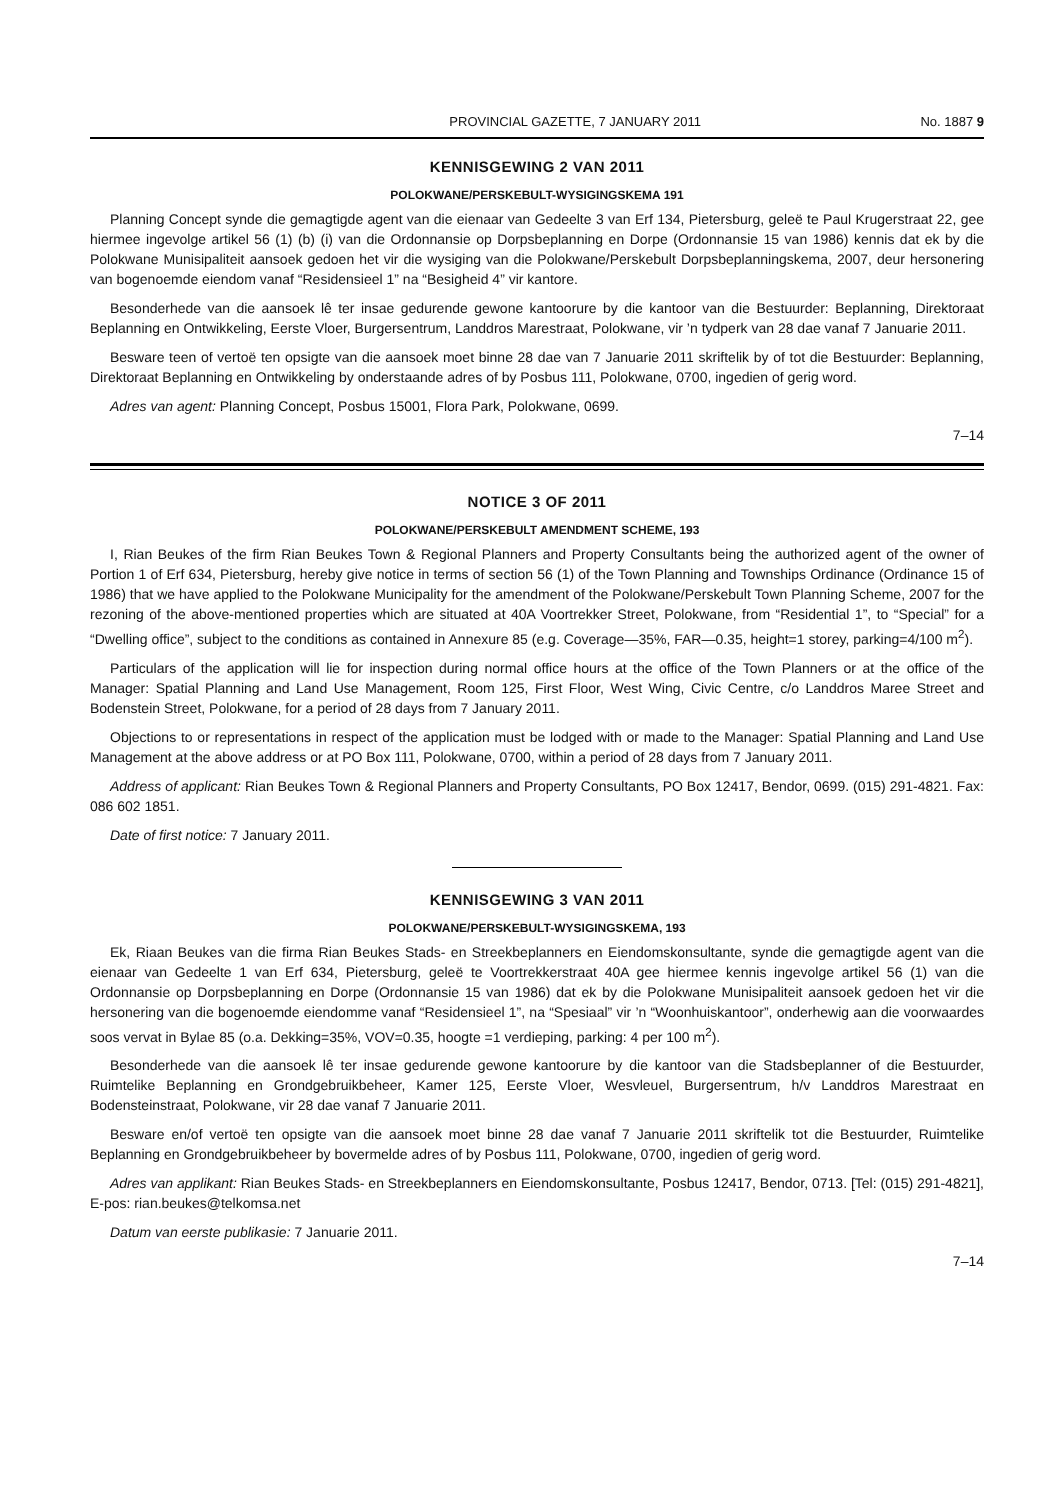PROVINCIAL GAZETTE, 7 JANUARY 2011 No. 1887 9
KENNISGEWING 2 VAN 2011
POLOKWANE/PERSKEBULT-WYSIGINGSKEMA 191
Planning Concept synde die gemagtigde agent van die eienaar van Gedeelte 3 van Erf 134, Pietersburg, geleë te Paul Krugerstraat 22, gee hiermee ingevolge artikel 56 (1) (b) (i) van die Ordonnansie op Dorpsbeplanning en Dorpe (Ordonnansie 15 van 1986) kennis dat ek by die Polokwane Munisipaliteit aansoek gedoen het vir die wysiging van die Polokwane/Perskebult Dorpsbeplanningskema, 2007, deur hersonering van bogenoemde eiendom vanaf “Residensieel 1” na “Besigheid 4” vir kantore.
Besonderhede van die aansoek lê ter insae gedurende gewone kantoorure by die kantoor van die Bestuurder: Beplanning, Direktoraat Beplanning en Ontwikkeling, Eerste Vloer, Burgersentrum, Landdros Marestraat, Polokwane, vir ’n tydperk van 28 dae vanaf 7 Januarie 2011.
Besware teen of vertoë ten opsigte van die aansoek moet binne 28 dae van 7 Januarie 2011 skriftelik by of tot die Bestuurder: Beplanning, Direktoraat Beplanning en Ontwikkeling by onderstaande adres of by Posbus 111, Polokwane, 0700, ingedien of gerig word.
Adres van agent: Planning Concept, Posbus 15001, Flora Park, Polokwane, 0699.
7–14
NOTICE 3 OF 2011
POLOKWANE/PERSKEBULT AMENDMENT SCHEME, 193
I, Rian Beukes of the firm Rian Beukes Town & Regional Planners and Property Consultants being the authorized agent of the owner of Portion 1 of Erf 634, Pietersburg, hereby give notice in terms of section 56 (1) of the Town Planning and Townships Ordinance (Ordinance 15 of 1986) that we have applied to the Polokwane Municipality for the amendment of the Polokwane/Perskebult Town Planning Scheme, 2007 for the rezoning of the above-mentioned properties which are situated at 40A Voortrekker Street, Polokwane, from “Residential 1”, to “Special” for a “Dwelling office”, subject to the conditions as contained in Annexure 85 (e.g. Coverage—35%, FAR—0.35, height=1 storey, parking=4/100 m<sup>2</sup>).
Particulars of the application will lie for inspection during normal office hours at the office of the Town Planners or at the office of the Manager: Spatial Planning and Land Use Management, Room 125, First Floor, West Wing, Civic Centre, c/o Landdros Maree Street and Bodenstein Street, Polokwane, for a period of 28 days from 7 January 2011.
Objections to or representations in respect of the application must be lodged with or made to the Manager: Spatial Planning and Land Use Management at the above address or at PO Box 111, Polokwane, 0700, within a period of 28 days from 7 January 2011.
Address of applicant: Rian Beukes Town & Regional Planners and Property Consultants, PO Box 12417, Bendor, 0699. (015) 291-4821. Fax: 086 602 1851.
Date of first notice: 7 January 2011.
KENNISGEWING 3 VAN 2011
POLOKWANE/PERSKEBULT-WYSIGINGSKEMA, 193
Ek, Riaan Beukes van die firma Rian Beukes Stads- en Streekbeplanners en Eiendomskonsultante, synde die gemagtigde agent van die eienaar van Gedeelte 1 van Erf 634, Pietersburg, geleë te Voortrekkerstraat 40A gee hiermee kennis ingevolge artikel 56 (1) van die Ordonnansie op Dorpsbeplanning en Dorpe (Ordonnansie 15 van 1986) dat ek by die Polokwane Munisipaliteit aansoek gedoen het vir die hersonering van die bogenoemde eiendomme vanaf “Residensieel 1”, na “Spesiaal” vir ’n “Woonhuiskantoor”, onderhewig aan die voorwaardes soos vervat in Bylae 85 (o.a. Dekking=35%, VOV=0.35, hoogte =1 verdieping, parking: 4 per 100 m<sup>2</sup>).
Besonderhede van die aansoek lê ter insae gedurende gewone kantoorure by die kantoor van die Stadsbeplanner of die Bestuurder, Ruimtelike Beplanning en Grondgebruikbeheer, Kamer 125, Eerste Vloer, Wesvleuel, Burgersentrum, h/v Landdros Marestraat en Bodensteinstraat, Polokwane, vir 28 dae vanaf 7 Januarie 2011.
Besware en/of vertoë ten opsigte van die aansoek moet binne 28 dae vanaf 7 Januarie 2011 skriftelik tot die Bestuurder, Ruimtelike Beplanning en Grondgebruikbeheer by bovermelde adres of by Posbus 111, Polokwane, 0700, ingedien of gerig word.
Adres van applikant: Rian Beukes Stads- en Streekbeplanners en Eiendomskonsultante, Posbus 12417, Bendor, 0713. [Tel: (015) 291-4821], E-pos: rian.beukes@telkomsa.net
Datum van eerste publikasie: 7 Januarie 2011.
7–14